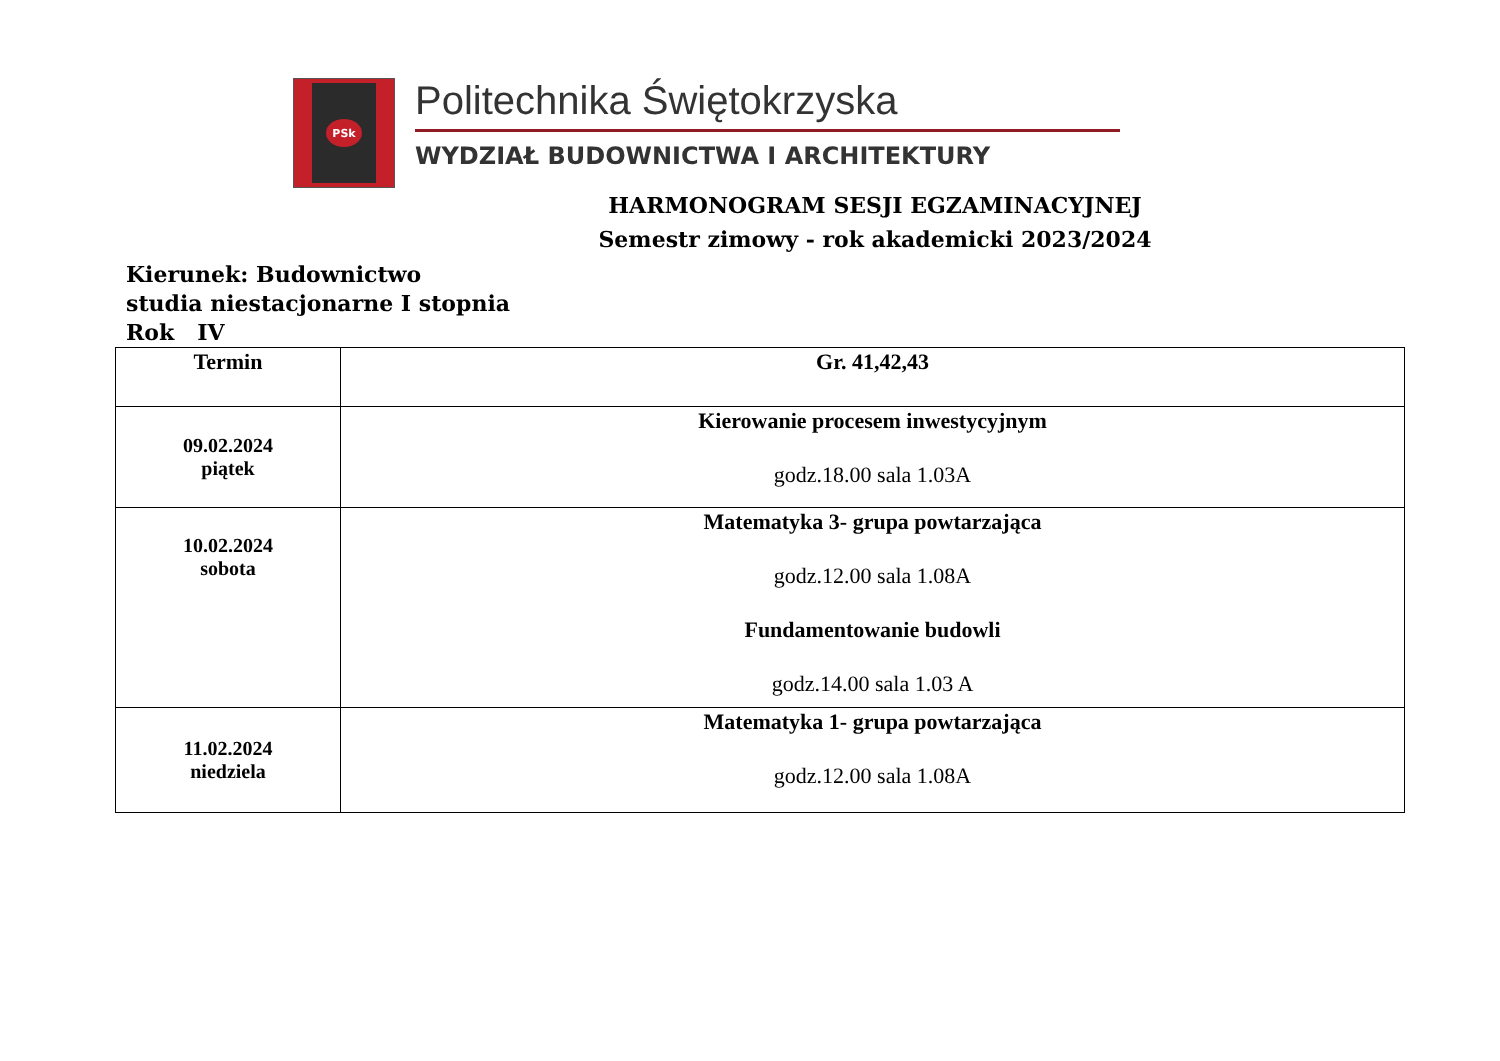PSk
Politechnika Świętokrzyska
WYDZIAŁ BUDOWNICTWA I ARCHITEKTURY
HARMONOGRAM SESJI EGZAMINACYJNEJ
Semestr zimowy - rok akademicki 2023/2024
Kierunek: Budownictwo
studia niestacjonarne I stopnia
Rok IV
| Termin | Gr. 41,42,43 |
| --- | --- |
| 09.02.2024 piątek | Kierowanie procesem inwestycyjnym godz.18.00 sala 1.03A |
| 10.02.2024 sobota | Matematyka 3- grupa powtarzająca godz.12.00 sala 1.08A Fundamentowanie budowli godz.14.00 sala 1.03 A |
| 11.02.2024 niedziela | Matematyka 1- grupa powtarzająca godz.12.00 sala 1.08A |